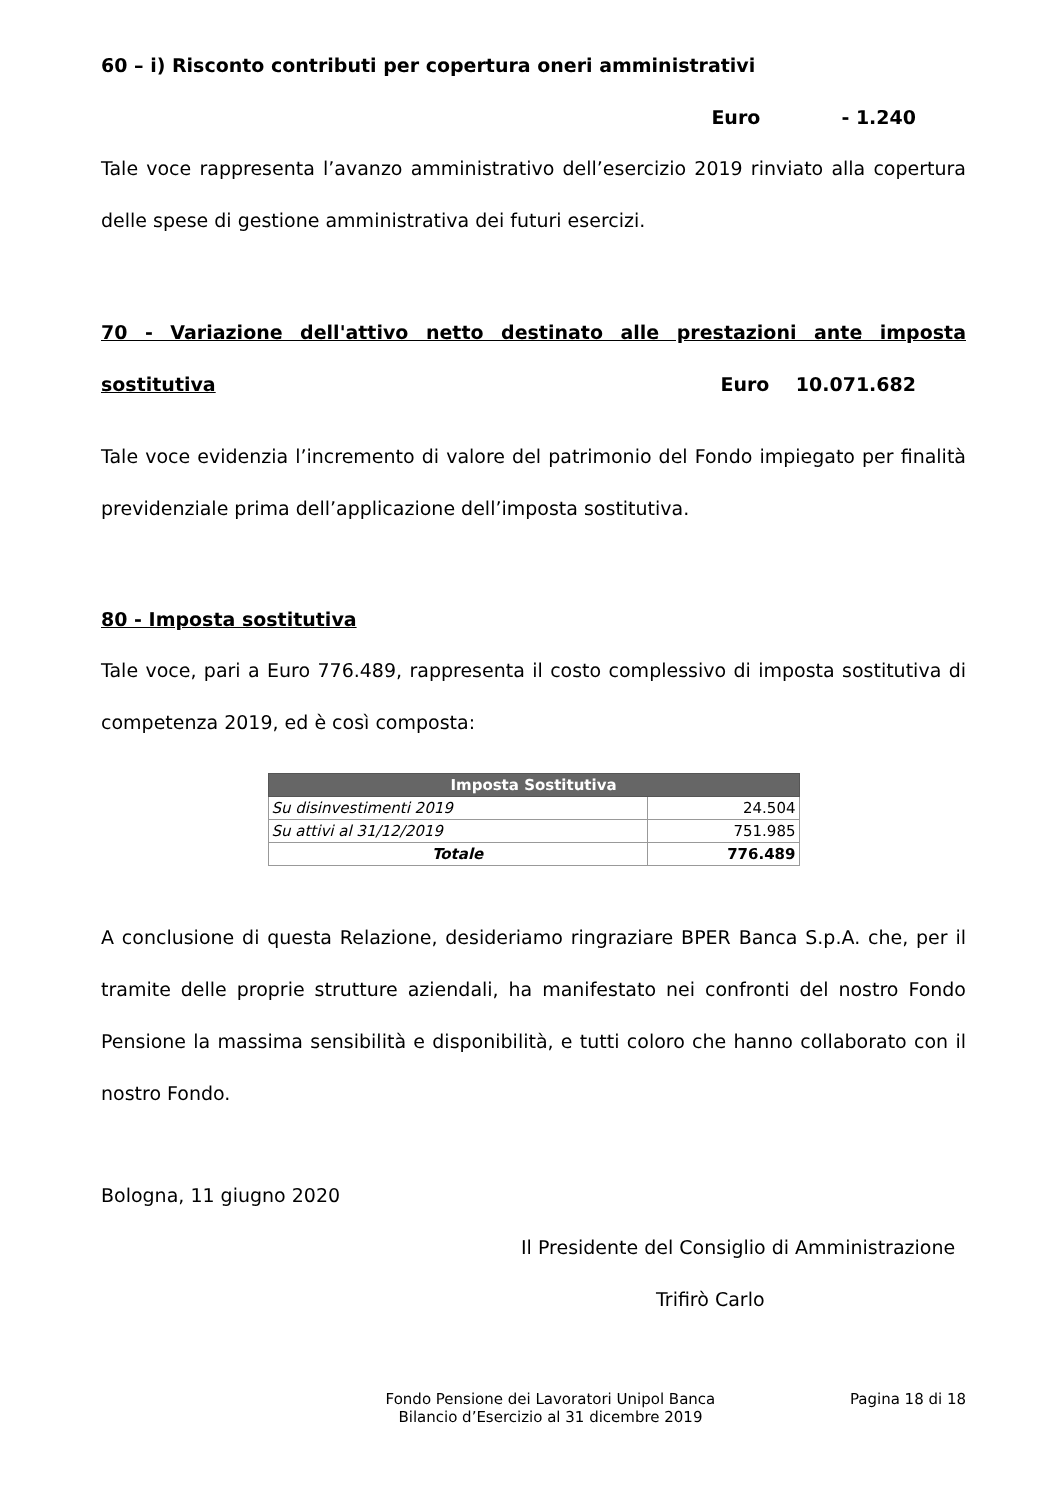60 – i) Risconto contributi per copertura oneri amministrativi
Euro - 1.240
Tale voce rappresenta l’avanzo amministrativo dell’esercizio 2019 rinviato alla copertura delle spese di gestione amministrativa dei futuri esercizi.
70 - Variazione dell'attivo netto destinato alle prestazioni ante imposta sostitutiva Euro 10.071.682
Tale voce evidenzia l’incremento di valore del patrimonio del Fondo impiegato per finalità previdenziale prima dell’applicazione dell’imposta sostitutiva.
80 - Imposta sostitutiva
Tale voce, pari a Euro 776.489, rappresenta il costo complessivo di imposta sostitutiva di competenza 2019, ed è così composta:
| Imposta Sostitutiva | |
| --- | --- |
| Su disinvestimenti 2019 | 24.504 |
| Su attivi al 31/12/2019 | 751.985 |
| Totale | 776.489 |
A conclusione di questa Relazione, desideriamo ringraziare BPER Banca S.p.A. che, per il tramite delle proprie strutture aziendali, ha manifestato nei confronti del nostro Fondo Pensione la massima sensibilità e disponibilità, e tutti coloro che hanno collaborato con il nostro Fondo.
Bologna, 11 giugno 2020
Il Presidente del Consiglio di Amministrazione
Trifirò Carlo
Fondo Pensione dei Lavoratori Unipol Banca
Bilancio d’Esercizio al 31 dicembre 2019
Pagina 18 di 18